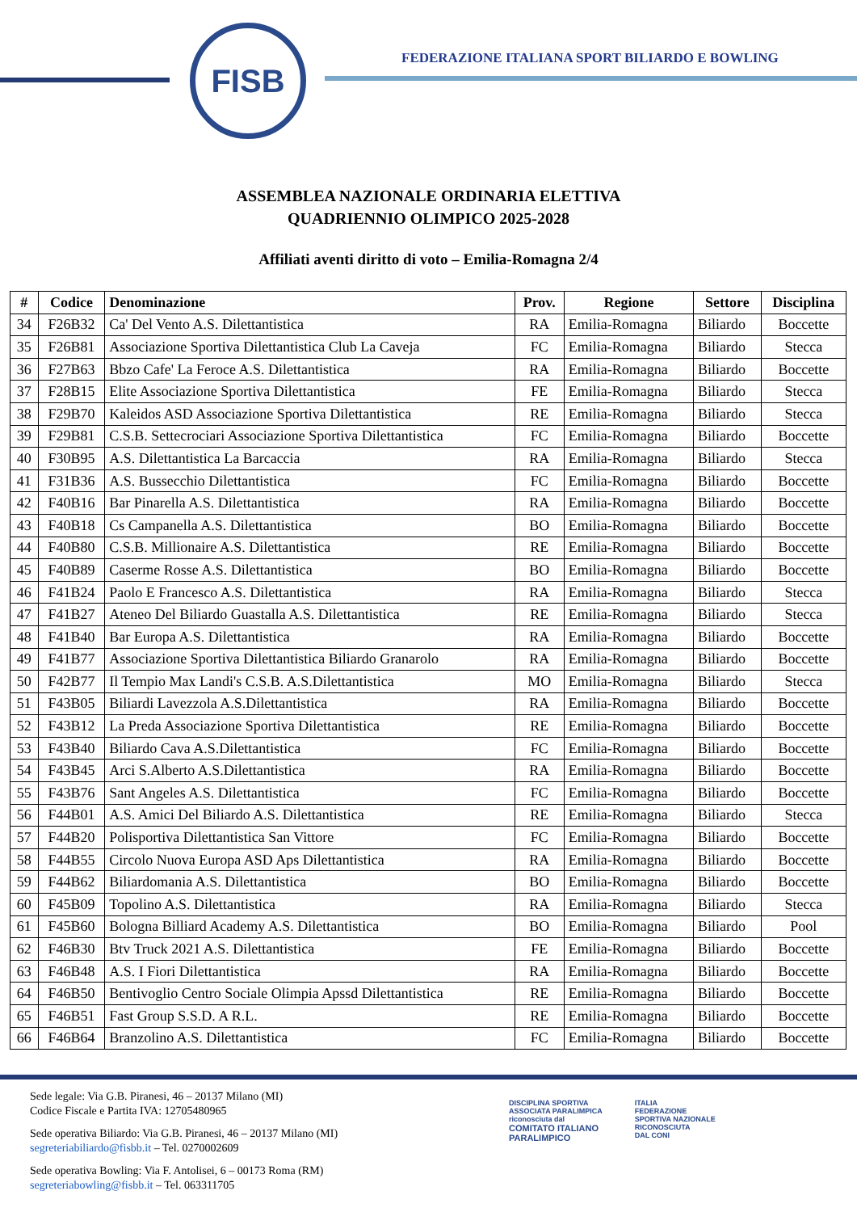FISB
FEDERAZIONE ITALIANA SPORT BILIARDO E BOWLING
ASSEMBLEA NAZIONALE ORDINARIA ELETTIVA
QUADRIENNIO OLIMPICO 2025-2028
Affiliati aventi diritto di voto – Emilia-Romagna 2/4
| # | Codice | Denominazione | Prov. | Regione | Settore | Disciplina |
| --- | --- | --- | --- | --- | --- | --- |
| 34 | F26B32 | Ca' Del Vento A.S. Dilettantistica | RA | Emilia-Romagna | Biliardo | Boccette |
| 35 | F26B81 | Associazione Sportiva Dilettantistica Club La Caveja | FC | Emilia-Romagna | Biliardo | Stecca |
| 36 | F27B63 | Bbzo Cafe' La Feroce A.S. Dilettantistica | RA | Emilia-Romagna | Biliardo | Boccette |
| 37 | F28B15 | Elite Associazione Sportiva Dilettantistica | FE | Emilia-Romagna | Biliardo | Stecca |
| 38 | F29B70 | Kaleidos ASD Associazione Sportiva Dilettantistica | RE | Emilia-Romagna | Biliardo | Stecca |
| 39 | F29B81 | C.S.B. Settecrociari Associazione Sportiva Dilettantistica | FC | Emilia-Romagna | Biliardo | Boccette |
| 40 | F30B95 | A.S. Dilettantistica La Barcaccia | RA | Emilia-Romagna | Biliardo | Stecca |
| 41 | F31B36 | A.S. Bussecchio Dilettantistica | FC | Emilia-Romagna | Biliardo | Boccette |
| 42 | F40B16 | Bar Pinarella A.S. Dilettantistica | RA | Emilia-Romagna | Biliardo | Boccette |
| 43 | F40B18 | Cs Campanella A.S. Dilettantistica | BO | Emilia-Romagna | Biliardo | Boccette |
| 44 | F40B80 | C.S.B. Millionaire A.S. Dilettantistica | RE | Emilia-Romagna | Biliardo | Boccette |
| 45 | F40B89 | Caserme Rosse A.S. Dilettantistica | BO | Emilia-Romagna | Biliardo | Boccette |
| 46 | F41B24 | Paolo E Francesco A.S. Dilettantistica | RA | Emilia-Romagna | Biliardo | Stecca |
| 47 | F41B27 | Ateneo Del Biliardo Guastalla A.S. Dilettantistica | RE | Emilia-Romagna | Biliardo | Stecca |
| 48 | F41B40 | Bar Europa A.S. Dilettantistica | RA | Emilia-Romagna | Biliardo | Boccette |
| 49 | F41B77 | Associazione Sportiva Dilettantistica Biliardo Granarolo | RA | Emilia-Romagna | Biliardo | Boccette |
| 50 | F42B77 | Il Tempio Max Landi's C.S.B. A.S.Dilettantistica | MO | Emilia-Romagna | Biliardo | Stecca |
| 51 | F43B05 | Biliardi Lavezzola A.S.Dilettantistica | RA | Emilia-Romagna | Biliardo | Boccette |
| 52 | F43B12 | La Preda Associazione Sportiva Dilettantistica | RE | Emilia-Romagna | Biliardo | Boccette |
| 53 | F43B40 | Biliardo Cava A.S.Dilettantistica | FC | Emilia-Romagna | Biliardo | Boccette |
| 54 | F43B45 | Arci S.Alberto A.S.Dilettantistica | RA | Emilia-Romagna | Biliardo | Boccette |
| 55 | F43B76 | Sant Angeles A.S. Dilettantistica | FC | Emilia-Romagna | Biliardo | Boccette |
| 56 | F44B01 | A.S. Amici Del Biliardo A.S. Dilettantistica | RE | Emilia-Romagna | Biliardo | Stecca |
| 57 | F44B20 | Polisportiva Dilettantistica San Vittore | FC | Emilia-Romagna | Biliardo | Boccette |
| 58 | F44B55 | Circolo Nuova Europa ASD Aps Dilettantistica | RA | Emilia-Romagna | Biliardo | Boccette |
| 59 | F44B62 | Biliardomania A.S. Dilettantistica | BO | Emilia-Romagna | Biliardo | Boccette |
| 60 | F45B09 | Topolino A.S. Dilettantistica | RA | Emilia-Romagna | Biliardo | Stecca |
| 61 | F45B60 | Bologna Billiard Academy A.S. Dilettantistica | BO | Emilia-Romagna | Biliardo | Pool |
| 62 | F46B30 | Btv Truck 2021 A.S. Dilettantistica | FE | Emilia-Romagna | Biliardo | Boccette |
| 63 | F46B48 | A.S. I Fiori Dilettantistica | RA | Emilia-Romagna | Biliardo | Boccette |
| 64 | F46B50 | Bentivoglio Centro Sociale Olimpia Apssd Dilettantistica | RE | Emilia-Romagna | Biliardo | Boccette |
| 65 | F46B51 | Fast Group S.S.D. A R.L. | RE | Emilia-Romagna | Biliardo | Boccette |
| 66 | F46B64 | Branzolino A.S. Dilettantistica | FC | Emilia-Romagna | Biliardo | Boccette |
Sede legale: Via G.B. Piranesi, 46 – 20137 Milano (MI)
Codice Fiscale e Partita IVA: 12705480965
Sede operativa Biliardo: Via G.B. Piranesi, 46 – 20137 Milano (MI)
segreteriabiliardo@fisbb.it – Tel. 0270002609
Sede operativa Bowling: Via F. Antolisei, 6 – 00173 Roma (RM)
segreteriabowling@fisbb.it – Tel. 063311705
DISCIPLINA SPORTIVA
ASSOCIATA PARALIMPICA
riconosciuta dal
COMITATO ITALIANO
PARALIMPICO
ITALIA
FEDERAZIONE
SPORTIVA NAZIONALE
RICONOSCIUTA
DAL CONI